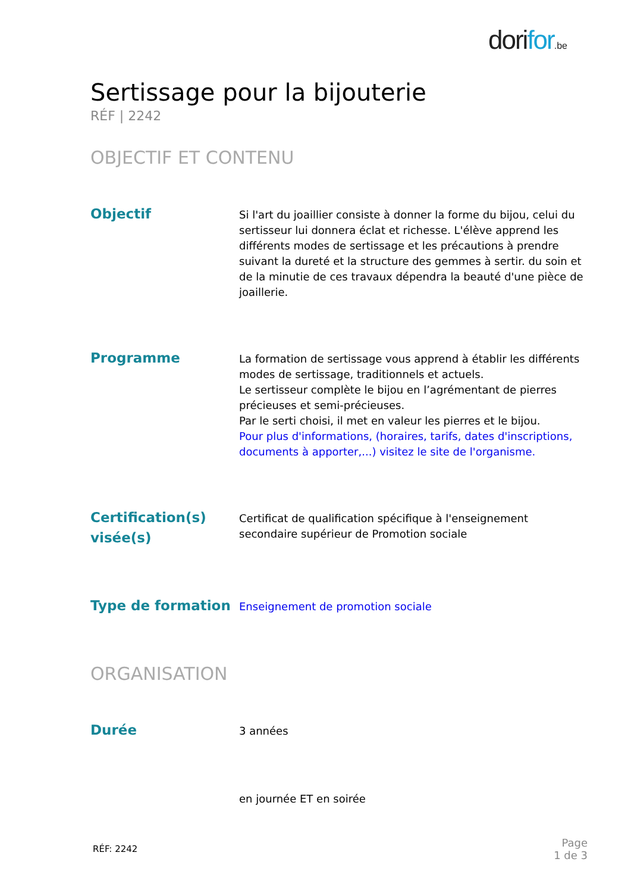dorifor.be
Sertissage pour la bijouterie
RÉF | 2242
OBJECTIF ET CONTENU
Objectif
Si l'art du joaillier consiste à donner la forme du bijou, celui du sertisseur lui donnera éclat et richesse. L'élève apprend les différents modes de sertissage et les précautions à prendre suivant la dureté et la structure des gemmes à sertir. du soin et de la minutie de ces travaux dépendra la beauté d'une pièce de joaillerie.
Programme
La formation de sertissage vous apprend à établir les différents modes de sertissage, traditionnels et actuels.
Le sertisseur complète le bijou en l’agrémentant de pierres précieuses et semi-précieuses.
Par le serti choisi, il met en valeur les pierres et le bijou.
Pour plus d'informations, (horaires, tarifs, dates d'inscriptions, documents à apporter,...) visitez le site de l'organisme.
Certification(s) visée(s)
Certificat de qualification spécifique à l'enseignement secondaire supérieur de Promotion sociale
Type de formation
Enseignement de promotion sociale
ORGANISATION
Durée
3 années
en journée ET en soirée
RÉF: 2242
Page
1 de 3